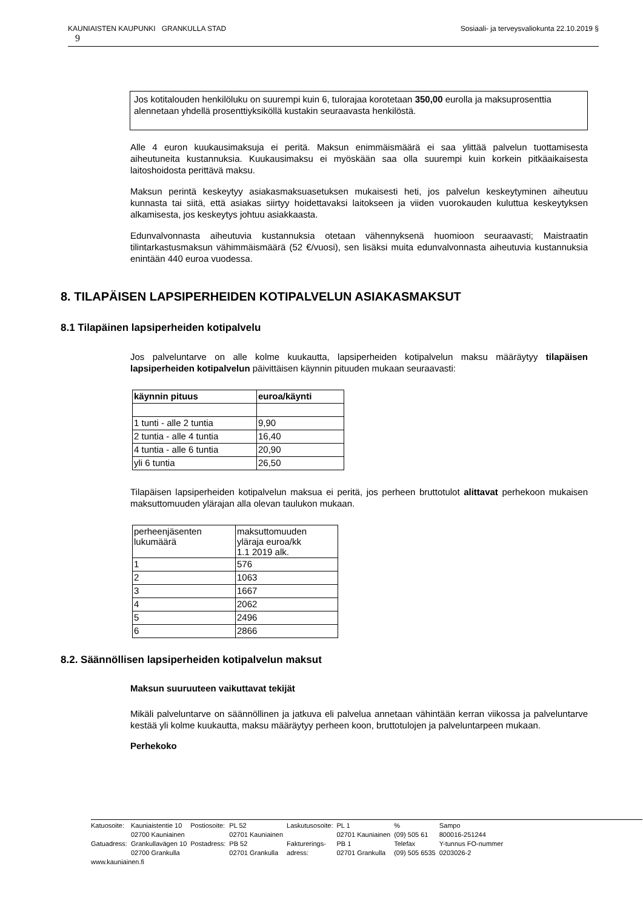Sosiaali- ja terveysvaliokunta 22.10.2019 § KAUNIAISTEN KAUPUNKI GRANKULLA STAD
9
Jos kotitalouden henkilöluku on suurempi kuin 6, tulorajaa korotetaan 350,00 eurolla ja maksuprosenttia alennetaan yhdellä prosenttiyksiköllä kustakin seuraavasta henkilöstä.
Alle 4 euron kuukausimaksuja ei peritä. Maksun enimmäismäärä ei saa ylittää palvelun tuottamisesta aiheutuneita kustannuksia. Kuukausimaksu ei myöskään saa olla suurempi kuin korkein pitkäaikaisesta laitoshoidosta perittävä maksu.
Maksun perintä keskeytyy asiakasmaksuasetuksen mukaisesti heti, jos palvelun keskeytyminen aiheutuu kunnasta tai siitä, että asiakas siirtyy hoidettavaksi laitokseen ja viiden vuorokauden kuluttua keskeytyksen alkamisesta, jos keskeytys johtuu asiakkaasta.
Edunvalvonnasta aiheutuvia kustannuksia otetaan vähennyksenä huomioon seuraavasti; Maistraatin tilintarkastusmaksun vähimmäismäärä (52 €/vuosi), sen lisäksi muita edunvalvonnasta aiheutuvia kustannuksia enintään 440 euroa vuodessa.
8. TILAPÄISEN LAPSIPERHEIDEN KOTIPALVELUN ASIAKASMAKSUT
8.1 Tilapäinen lapsiperheiden kotipalvelu
Jos palveluntarve on alle kolme kuukautta, lapsiperheiden kotipalvelun maksu määräytyy tilapäisen lapsiperheiden kotipalvelun päivittäisen käynnin pituuden mukaan seuraavasti:
| käynnin pituus | euroa/käynti |
| --- | --- |
| 1 tunti - alle 2 tuntia | 9,90 |
| 2 tuntia - alle 4 tuntia | 16,40 |
| 4 tuntia - alle 6 tuntia | 20,90 |
| yli 6 tuntia | 26,50 |
Tilapäisen lapsiperheiden kotipalvelun maksua ei peritä, jos perheen bruttotulot alittavat perhekoon mukaisen maksuttomuuden ylärajan alla olevan taulukon mukaan.
| perheenjäsenten lukumäärä | maksuttomuuden yläraja euroa/kk 1.1 2019 alk. |
| 1 | 576 |
| 2 | 1063 |
| 3 | 1667 |
| 4 | 2062 |
| 5 | 2496 |
| 6 | 2866 |
8.2. Säännöllisen lapsiperheiden kotipalvelun maksut
Maksun suuruuteen vaikuttavat tekijät
Mikäli palveluntarve on säännöllinen ja jatkuva eli palvelua annetaan vähintään kerran viikossa ja palveluntarve kestää yli kolme kuukautta, maksu määräytyy perheen koon, bruttotulojen ja palveluntarpeen mukaan.
Perhekoko
| Katuosoite: | Kauniaistentie 10 | Postiosoite: | PL 52 | Laskutusosoite: | PL 1 | % | Sampo |
| | 02700 Kauniainen | | 02701 Kauniainen | | 02701 Kauniainen | (09) 505 61 | 800016-251244 |
| Gatuadress: | Grankullavägen 10 | Postadress: | PB 52 | Fakturerings- | PB 1 | Telefax | Y-tunnus FO-nummer |
| | 02700 Grankulla | | 02701 Grankulla | adress: | 02701 Grankulla | (09) 505 6535 | 0203026-2 |
| www.kauniainen.fi | | | | | | | |